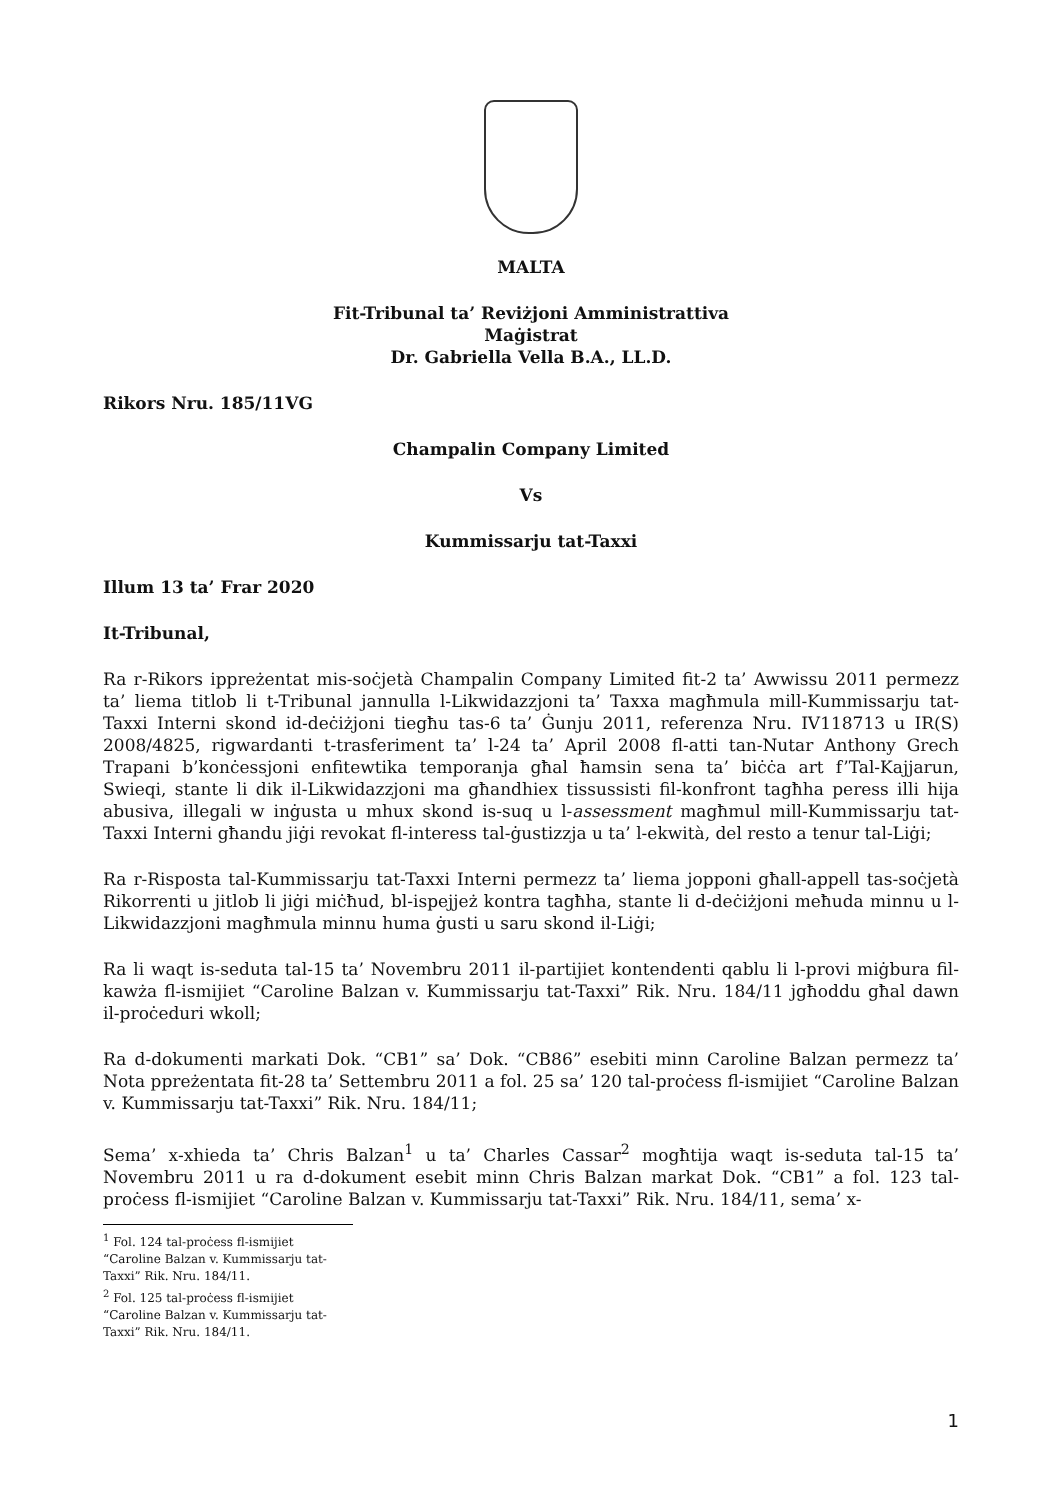MALTA
Fit-Tribunal ta’ Reviżjoni Amministrattiva
Maġistrat
Dr. Gabriella Vella B.A., LL.D.
Rikors Nru. 185/11VG
Champalin Company Limited
Vs
Kummissarju tat-Taxxi
Illum 13 ta’ Frar 2020
It-Tribunal,
Ra r-Rikors ippreżentat mis-soċjetà Champalin Company Limited fit-2 ta’ Awwissu 2011 permezz ta’ liema titlob li t-Tribunal jannulla l-Likwidazzjoni ta’ Taxxa magħmula mill-Kummissarju tat-Taxxi Interni skond id-deċiżjoni tiegħu tas-6 ta’ Ġunju 2011, referenza Nru. IV118713 u IR(S) 2008/4825, rigwardanti t-trasferiment ta’ l-24 ta’ April 2008 fl-atti tan-Nutar Anthony Grech Trapani b’konċessjoni enfitewtika temporanja għal ħamsin sena ta’ biċċa art f’Tal-Kajjarun, Swieqi, stante li dik il-Likwidazzjoni ma għandhiex tissussisti fil-konfront tagħha peress illi hija abusiva, illegali w inġusta u mhux skond is-suq u l-assessment magħmul mill-Kummissarju tat-Taxxi Interni għandu jiġi revokat fl-interess tal-ġustizzja u ta’ l-ekwità, del resto a tenur tal-Liġi;
Ra r-Risposta tal-Kummissarju tat-Taxxi Interni permezz ta’ liema jopponi għall-appell tas-soċjetà Rikorrenti u jitlob li jiġi miċħud, bl-ispejjeż kontra tagħha, stante li d-deċiżjoni meħuda minnu u l-Likwidazzjoni magħmula minnu huma ġusti u saru skond il-Liġi;
Ra li waqt is-seduta tal-15 ta’ Novembru 2011 il-partijiet kontendenti qablu li l-provi miġbura fil-kawża fl-ismijiet “Caroline Balzan v. Kummissarju tat-Taxxi” Rik. Nru. 184/11 jgħoddu għal dawn il-proċeduri wkoll;
Ra d-dokumenti markati Dok. “CB1” sa’ Dok. “CB86” esebiti minn Caroline Balzan permezz ta’ Nota ppreżentata fit-28 ta’ Settembru 2011 a fol. 25 sa’ 120 tal-proċess fl-ismijiet “Caroline Balzan v. Kummissarju tat-Taxxi” Rik. Nru. 184/11;
Sema’ x-xhieda ta’ Chris Balzan<sup>1</sup> u ta’ Charles Cassar<sup>2</sup> mogħtija waqt is-seduta tal-15 ta’ Novembru 2011 u ra d-dokument esebit minn Chris Balzan markat Dok. “CB1” a fol. 123 tal-proċess fl-ismijiet “Caroline Balzan v. Kummissarju tat-Taxxi” Rik. Nru. 184/11, sema’ x-
<sup>1</sup> Fol. 124 tal-proċess fl-ismijiet “Caroline Balzan v. Kummissarju tat-Taxxi” Rik. Nru. 184/11.
<sup>2</sup> Fol. 125 tal-proċess fl-ismijiet “Caroline Balzan v. Kummissarju tat-Taxxi” Rik. Nru. 184/11.
1